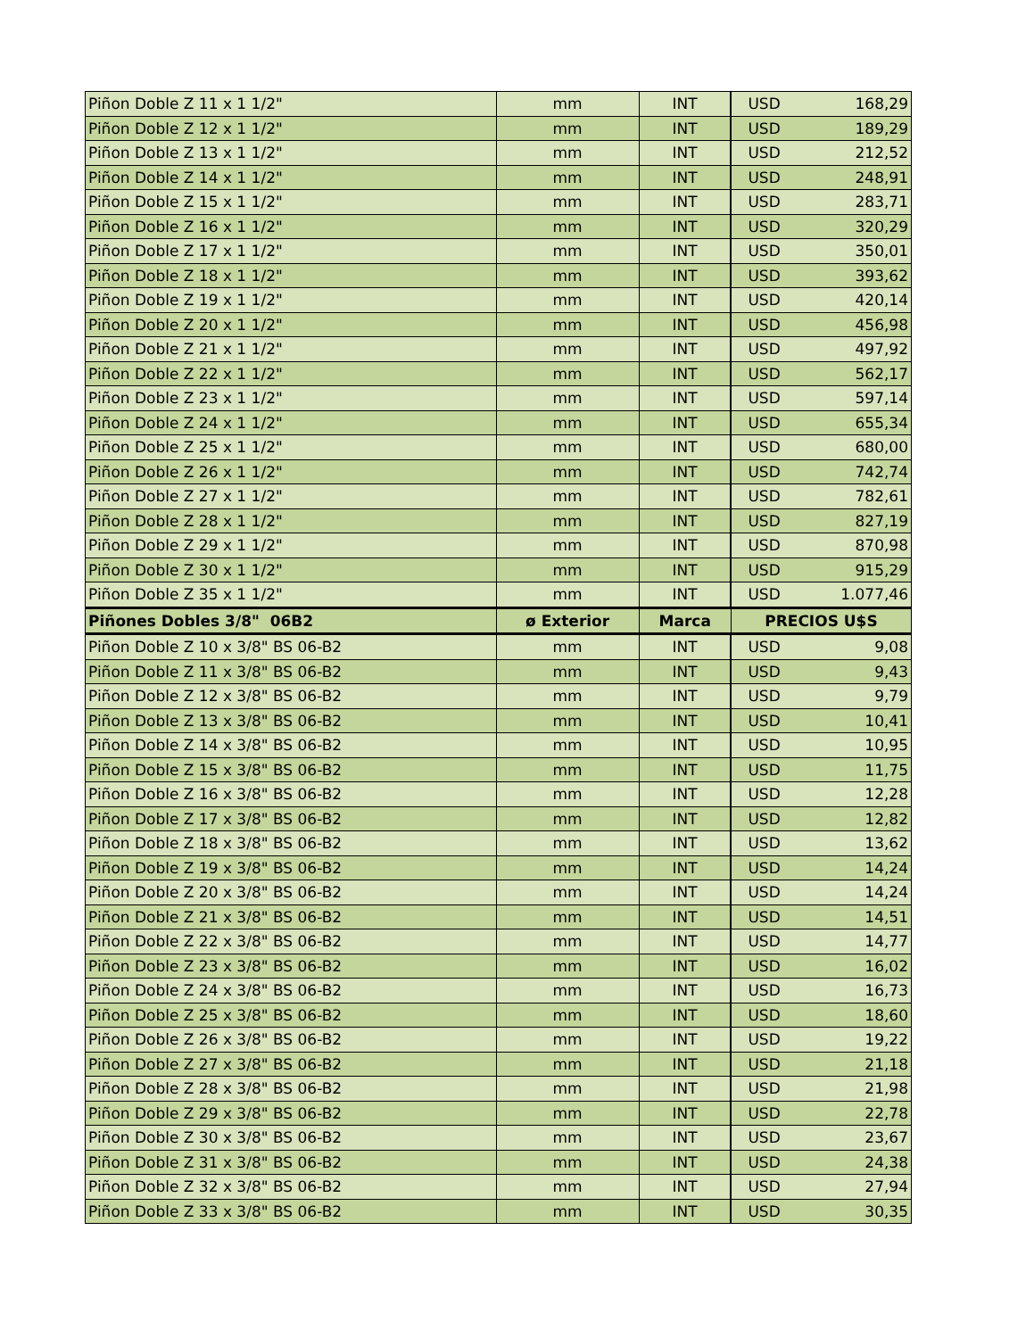| Piñon Doble Z 11 x 1 1/2" | mm | INT | USD | 168,29 |
| Piñon Doble Z 12 x 1 1/2" | mm | INT | USD | 189,29 |
| Piñon Doble Z 13 x 1 1/2" | mm | INT | USD | 212,52 |
| Piñon Doble Z 14 x 1 1/2" | mm | INT | USD | 248,91 |
| Piñon Doble Z 15 x 1 1/2" | mm | INT | USD | 283,71 |
| Piñon Doble Z 16 x 1 1/2" | mm | INT | USD | 320,29 |
| Piñon Doble Z 17 x 1 1/2" | mm | INT | USD | 350,01 |
| Piñon Doble Z 18 x 1 1/2" | mm | INT | USD | 393,62 |
| Piñon Doble Z 19 x 1 1/2" | mm | INT | USD | 420,14 |
| Piñon Doble Z 20 x 1 1/2" | mm | INT | USD | 456,98 |
| Piñon Doble Z 21 x 1 1/2" | mm | INT | USD | 497,92 |
| Piñon Doble Z 22 x 1 1/2" | mm | INT | USD | 562,17 |
| Piñon Doble Z 23 x 1 1/2" | mm | INT | USD | 597,14 |
| Piñon Doble Z 24 x 1 1/2" | mm | INT | USD | 655,34 |
| Piñon Doble Z 25 x 1 1/2" | mm | INT | USD | 680,00 |
| Piñon Doble Z 26 x 1 1/2" | mm | INT | USD | 742,74 |
| Piñon Doble Z 27 x 1 1/2" | mm | INT | USD | 782,61 |
| Piñon Doble Z 28 x 1 1/2" | mm | INT | USD | 827,19 |
| Piñon Doble Z 29 x 1 1/2" | mm | INT | USD | 870,98 |
| Piñon Doble Z 30 x 1 1/2" | mm | INT | USD | 915,29 |
| Piñon Doble Z 35 x 1 1/2" | mm | INT | USD | 1.077,46 |
| Piñones Dobles 3/8" 06B2 | ø Exterior | Marca | PRECIOS U$S | |
| Piñon Doble Z 10 x 3/8" BS 06-B2 | mm | INT | USD | 9,08 |
| Piñon Doble Z 11 x 3/8" BS 06-B2 | mm | INT | USD | 9,43 |
| Piñon Doble Z 12 x 3/8" BS 06-B2 | mm | INT | USD | 9,79 |
| Piñon Doble Z 13 x 3/8" BS 06-B2 | mm | INT | USD | 10,41 |
| Piñon Doble Z 14 x 3/8" BS 06-B2 | mm | INT | USD | 10,95 |
| Piñon Doble Z 15 x 3/8" BS 06-B2 | mm | INT | USD | 11,75 |
| Piñon Doble Z 16 x 3/8" BS 06-B2 | mm | INT | USD | 12,28 |
| Piñon Doble Z 17 x 3/8" BS 06-B2 | mm | INT | USD | 12,82 |
| Piñon Doble Z 18 x 3/8" BS 06-B2 | mm | INT | USD | 13,62 |
| Piñon Doble Z 19 x 3/8" BS 06-B2 | mm | INT | USD | 14,24 |
| Piñon Doble Z 20 x 3/8" BS 06-B2 | mm | INT | USD | 14,24 |
| Piñon Doble Z 21 x 3/8" BS 06-B2 | mm | INT | USD | 14,51 |
| Piñon Doble Z 22 x 3/8" BS 06-B2 | mm | INT | USD | 14,77 |
| Piñon Doble Z 23 x 3/8" BS 06-B2 | mm | INT | USD | 16,02 |
| Piñon Doble Z 24 x 3/8" BS 06-B2 | mm | INT | USD | 16,73 |
| Piñon Doble Z 25 x 3/8" BS 06-B2 | mm | INT | USD | 18,60 |
| Piñon Doble Z 26 x 3/8" BS 06-B2 | mm | INT | USD | 19,22 |
| Piñon Doble Z 27 x 3/8" BS 06-B2 | mm | INT | USD | 21,18 |
| Piñon Doble Z 28 x 3/8" BS 06-B2 | mm | INT | USD | 21,98 |
| Piñon Doble Z 29 x 3/8" BS 06-B2 | mm | INT | USD | 22,78 |
| Piñon Doble Z 30 x 3/8" BS 06-B2 | mm | INT | USD | 23,67 |
| Piñon Doble Z 31 x 3/8" BS 06-B2 | mm | INT | USD | 24,38 |
| Piñon Doble Z 32 x 3/8" BS 06-B2 | mm | INT | USD | 27,94 |
| Piñon Doble Z 33 x 3/8" BS 06-B2 | mm | INT | USD | 30,35 |